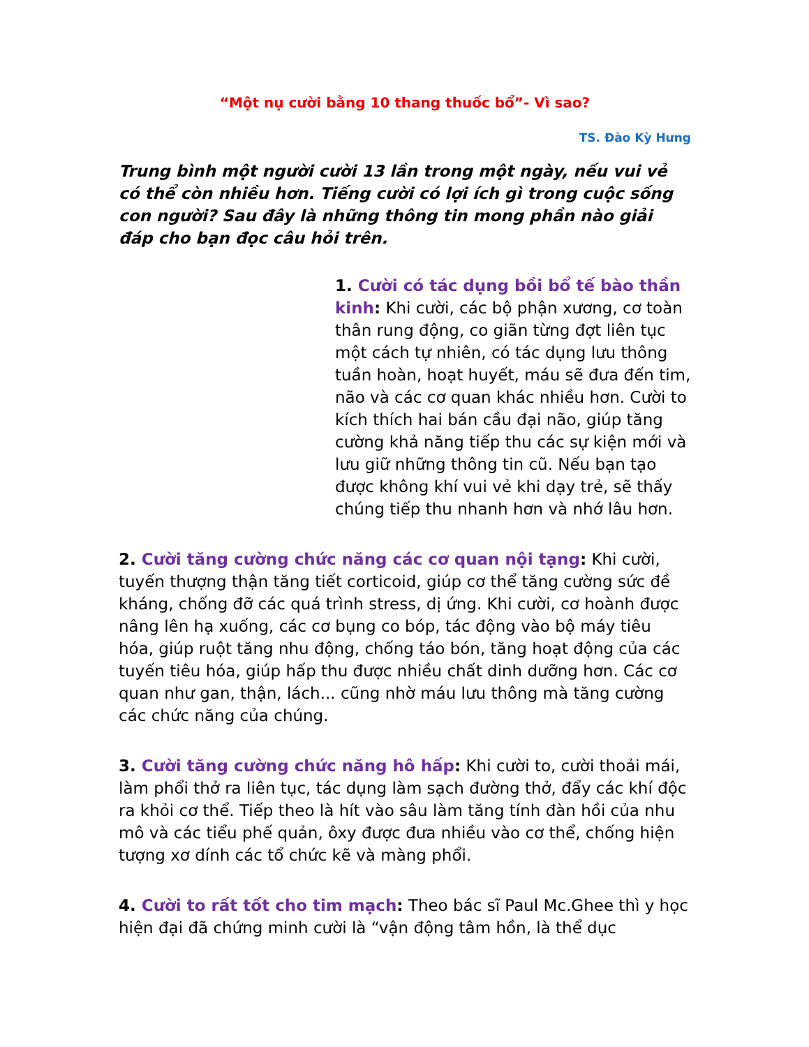“Một nụ cười bằng 10 thang thuốc bổ”- Vì sao?
TS. Đào Kỳ Hưng
Trung bình một người cười 13 lần trong một ngày, nếu vui vẻ có thể còn nhiều hơn. Tiếng cười có lợi ích gì trong cuộc sống con người? Sau đây là những thông tin mong phần nào giải đáp cho bạn đọc câu hỏi trên.
1. Cười có tác dụng bồi bổ tế bào thần kinh: Khi cười, các bộ phận xương, cơ toàn thân rung động, co giãn từng đợt liên tục một cách tự nhiên, có tác dụng lưu thông tuần hoàn, hoạt huyết, máu sẽ đưa đến tim, não và các cơ quan khác nhiều hơn. Cười to kích thích hai bán cầu đại não, giúp tăng cường khả năng tiếp thu các sự kiện mới và lưu giữ những thông tin cũ. Nếu bạn tạo được không khí vui vẻ khi dạy trẻ, sẽ thấy chúng tiếp thu nhanh hơn và nhớ lâu hơn.
2. Cười tăng cường chức năng các cơ quan nội tạng: Khi cười, tuyến thượng thận tăng tiết corticoid, giúp cơ thể tăng cường sức đề kháng, chống đỡ các quá trình stress, dị ứng. Khi cười, cơ hoành được nâng lên hạ xuống, các cơ bụng co bóp, tác động vào bộ máy tiêu hóa, giúp ruột tăng nhu động, chống táo bón, tăng hoạt động của các tuyến tiêu hóa, giúp hấp thu được nhiều chất dinh dưỡng hơn. Các cơ quan như gan, thận, lách... cũng nhờ máu lưu thông mà tăng cường các chức năng của chúng.
3. Cười tăng cường chức năng hô hấp: Khi cười to, cười thoải mái, làm phổi thở ra liên tục, tác dụng làm sạch đường thở, đẩy các khí độc ra khỏi cơ thể. Tiếp theo là hít vào sâu làm tăng tính đàn hồi của nhu mô và các tiểu phế quản, ôxy được đưa nhiều vào cơ thể, chống hiện tượng xơ dính các tổ chức kẽ và màng phổi.
4. Cười to rất tốt cho tim mạch: Theo bác sĩ Paul Mc.Ghee thì y học hiện đại đã chứng minh cười là “vận động tâm hồn, là thể dục